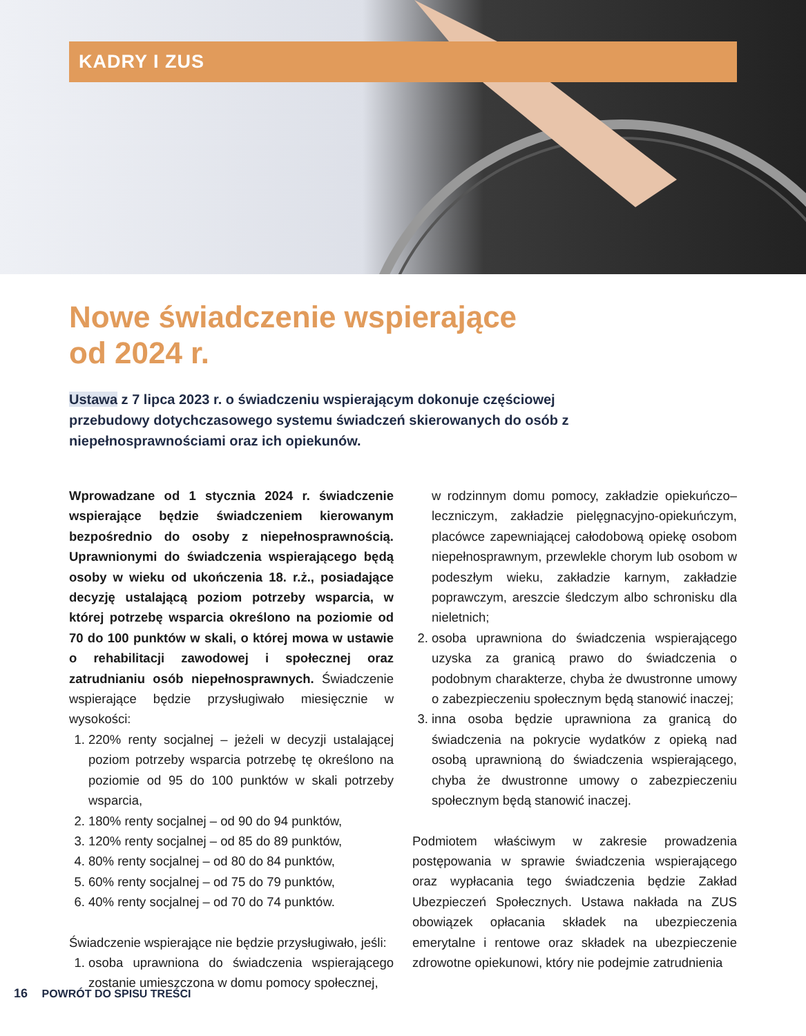KADRY I ZUS
Nowe świadczenie wspierające
od 2024 r.
Ustawa z 7 lipca 2023 r. o świadczeniu wspierającym dokonuje częściowej przebudowy dotychczasowego systemu świadczeń skierowanych do osób z niepełnosprawnościami oraz ich opiekunów.
Wprowadzane od 1 stycznia 2024 r. świadczenie wspierające będzie świadczeniem kierowanym bezpośrednio do osoby z niepełnosprawnością. Uprawnionymi do świadczenia wspierającego będą osoby w wieku od ukończenia 18. r.ż., posiadające decyzję ustalającą poziom potrzeby wsparcia, w której potrzebę wsparcia określono na poziomie od 70 do 100 punktów w skali, o której mowa w ustawie o rehabilitacji zawodowej i społecznej oraz zatrudnianiu osób niepełnosprawnych. Świadczenie wspierające będzie przysługiwało miesięcznie w wysokości:
1. 220% renty socjalnej – jeżeli w decyzji ustalającej poziom potrzeby wsparcia potrzebę tę określono na poziomie od 95 do 100 punktów w skali potrzeby wsparcia,
2. 180% renty socjalnej – od 90 do 94 punktów,
3. 120% renty socjalnej – od 85 do 89 punktów,
4. 80% renty socjalnej – od 80 do 84 punktów,
5. 60% renty socjalnej – od 75 do 79 punktów,
6. 40% renty socjalnej – od 70 do 74 punktów.
Świadczenie wspierające nie będzie przysługiwało, jeśli:
1. osoba uprawniona do świadczenia wspierającego zostanie umieszczona w domu pomocy społecznej,
w rodzinnym domu pomocy, zakładzie opiekuńczo–leczniczym, zakładzie pielęgnacyjno-opiekuńczym, placówce zapewniającej całodobową opiekę osobom niepełnosprawnym, przewlekle chorym lub osobom w podeszłym wieku, zakładzie karnym, zakładzie poprawczym, areszcie śledczym albo schronisku dla nieletnich;
2. osoba uprawniona do świadczenia wspierającego uzyska za granicą prawo do świadczenia o podobnym charakterze, chyba że dwustronne umowy o zabezpieczeniu społecznym będą stanowić inaczej;
3. inna osoba będzie uprawniona za granicą do świadczenia na pokrycie wydatków z opieką nad osobą uprawnioną do świadczenia wspierającego, chyba że dwustronne umowy o zabezpieczeniu społecznym będą stanowić inaczej.
Podmiotem właściwym w zakresie prowadzenia postępowania w sprawie świadczenia wspierającego oraz wypłacania tego świadczenia będzie Zakład Ubezpieczeń Społecznych. Ustawa nakłada na ZUS obowiązek opłacania składek na ubezpieczenia emerytalne i rentowe oraz składek na ubezpieczenie zdrowotne opiekunowi, który nie podejmie zatrudnienia
16 POWRÓT DO SPISU TREŚCI